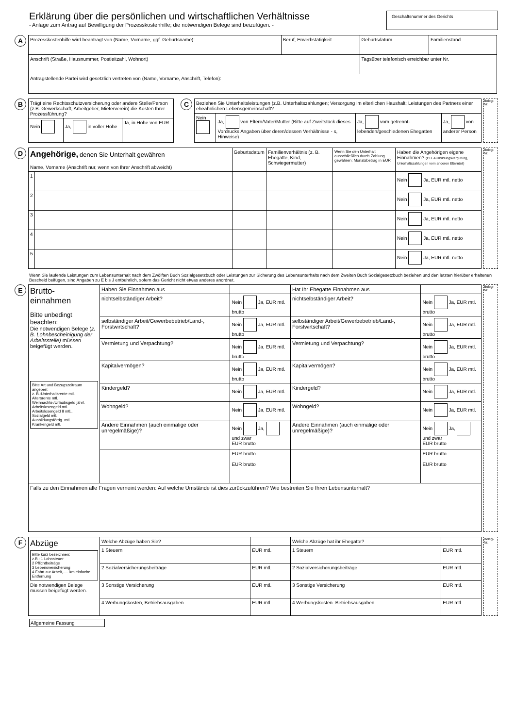Erklärung über die persönlichen und wirtschaftlichen Verhältnisse
- Anlage zum Antrag auf Bewilligung der Prozesskostenhilfe; die notwendigen Belege sind beizufügen. -
Geschäftsnummer des Gerichts
A
| Prozesskostenhilfe wird beantragt von (Name, Vorname, ggf. Geburtsname): | Beruf, Erwerbstätigkeit | Geburtsdatum | Familienstand |
| Anschrift (Straße, Hausnummer, Postleitzahl, Wohnort) | | Tagsüber telefonisch erreichbar unter Nr. | |
| Antragstellende Partei wird gesetzlich vertreten von (Name, Vorname, Anschrift, Telefon): | | | |
B
| Trägt eine Rechtsschutzversicherung oder andere Stelle/Person (z.B. Gewerkschaft, Arbeitgeber, Mieterverein) die Kosten Ihrer Prozessführung? | | |
| Nein | Ja, in voller Höhe | Ja, in Höhe von EUR |
C
| Beziehen Sie Unterhaltsleistungen (z.B. Unterhaltszahlungen; Versorgung im elterlichen Haushalt; Leistungen des Partners einer eheähnlichen Lebensgemeinschaft? | | | |
| Nein | Ja, von Eltern/Vater/Mutter (Bitte auf Zweitstück dieses Vordrucks Angaben über deren/dessen Verhältnisse - s, Hinweise) | Ja, vom getrennt-lebenden/geschiedenen Ehegatten | Ja, von anderer Person |
Beleg-Nr.
D
| Angehörige, denen Sie Unterhalt gewähren Name, Vorname (Anschrift nur, wenn von Ihrer Anschrift abweicht) | | Geburtsdatum | Familienverhältnis (z. B. Ehegatte, Kind, Schwiegermutter) | Wenn Sie den Unterhalt ausschließlich durch Zahlung gewähren: Monatsbetrag in EUR | Haben die Angehörigen eigene Einnahmen? (z.B. Ausbildungsvergütung, Unterhaltszahlungen vom anderen Elternteil) |
| --- | --- | --- | --- | --- | --- |
| 1 | | | | | Nein Ja, EUR mtl. netto |
| 2 | | | | | Nein Ja, EUR mtl. netto |
| 3 | | | | | Nein Ja, EUR mtl. netto |
| 4 | | | | | Nein Ja, EUR mtl. netto |
| 5 | | | | | Nein Ja, EUR mtl. netto |
Beleg-Nr.
Wenn Sie laufende Leistungen zum Lebensunterhalt nach dem Zwölften Buch Sozialgesetzbuch oder Leistungen zur Sicherung des Lebensunterhalts nach dem Zweiten Buch Sozialgesetzbuch beziehen und den letzten hierüber erhaltenen Bescheid beifügen, sind Angaben zu E bis J entbehrlich, sofern das Gericht nicht etwas anderes anordnet.
E
| Brutto- einnahmen Bitte unbedingt beachten: Die notwendigen Belege ( z. B. Lohnbescheinigung der Arbeitsstelle) müssen beigefügt werden. Bitte Art und Bezugszeitraum angeben: z. B.:Unterhaltsrente mtl. Altersrente mtl. Weihnachts-/Urlaubsgeld jährl. Arbeitslosengeld mtl. Arbeitslosengeld II mtl., Sozialgeld mtl. Ausbildungsfördg. mtl. Krankengeld mtl. | Haben Sie Einnahmen aus | | Hat Ihr Ehegatte Einnahmen aus | |
| | nichtselbständiger Arbeit? | Nein Ja, EUR mtl. brutto | nichtselbständiger Arbeit? | Nein Ja, EUR mtl. brutto |
| | selbständiger Arbeit/Gewerbebetrieb/Land-, Forstwirtschaft? | Nein Ja, EUR mtl. brutto | selbständiger Arbeit/Gewerbebetrieb/Land-, Forstwirtschaft? | Nein Ja, EUR mtl. brutto |
| | Vermietung und Verpachtung? | Nein Ja, EUR mtl. brutto | Vermietung und Verpachtung? | Nein Ja, EUR mtl. brutto |
| | Kapitalvermögen? | Nein Ja, EUR mtl. brutto | Kapitalvermögen? | Nein Ja, EUR mtl. brutto |
| | Kindergeld? | Nein Ja, EUR mtl. | Kindergeld? | Nein Ja, EUR mtl. |
| | Wohngeld? | Nein Ja, EUR mtl. | Wohngeld? | Nein Ja, EUR mtl. |
| | Andere Einnahmen (auch einmalige oder unregelmäßige)? | Nein Ja, und zwar EUR brutto | Andere Einnahmen (auch einmalige oder unregelmäßige)? | Nein Ja, und zwar EUR brutto |
| | | EUR brutto EUR brutto | | EUR brutto EUR brutto |
| Falls zu den Einnahmen alle Fragen verneint werden: Auf welche Umstände ist dies zurückzuführen? Wie bestreiten Sie Ihren Lebensunterhalt? | | | | |
Beleg-Nr.
F
| Abzüge Bitte kurz bezeichnen: z.B.: 1 Lohnsteuer 2 Pflichtbeiträge 3 Lebensversicherung 4 Fahrt zur Arbeit,..... km einfache Entfernung Die notwendigen Belege müssen beigefügt werden. | Welche Abzüge haben Sie? | | Welche Abzüge hat ihr Ehegatte? | |
| | 1 Steuern | EUR mtl. | 1 Steuern | EUR mtl. |
| | 2 Sozialversicherungsbeiträge | EUR mtl. | 2 Sozialversicherungsbeiträge | EUR mtl. |
| | 3 Sonstige Versicherung | EUR mtl. | 3 Sonstige Versicherung | EUR mtl. |
| | 4 Werbungskosten, Betriebsausgaben | EUR mtl. | 4 Werbungskosten. Betriebsausgaben | EUR mtl. |
Beleg-Nr.
Allgemeine Fassung